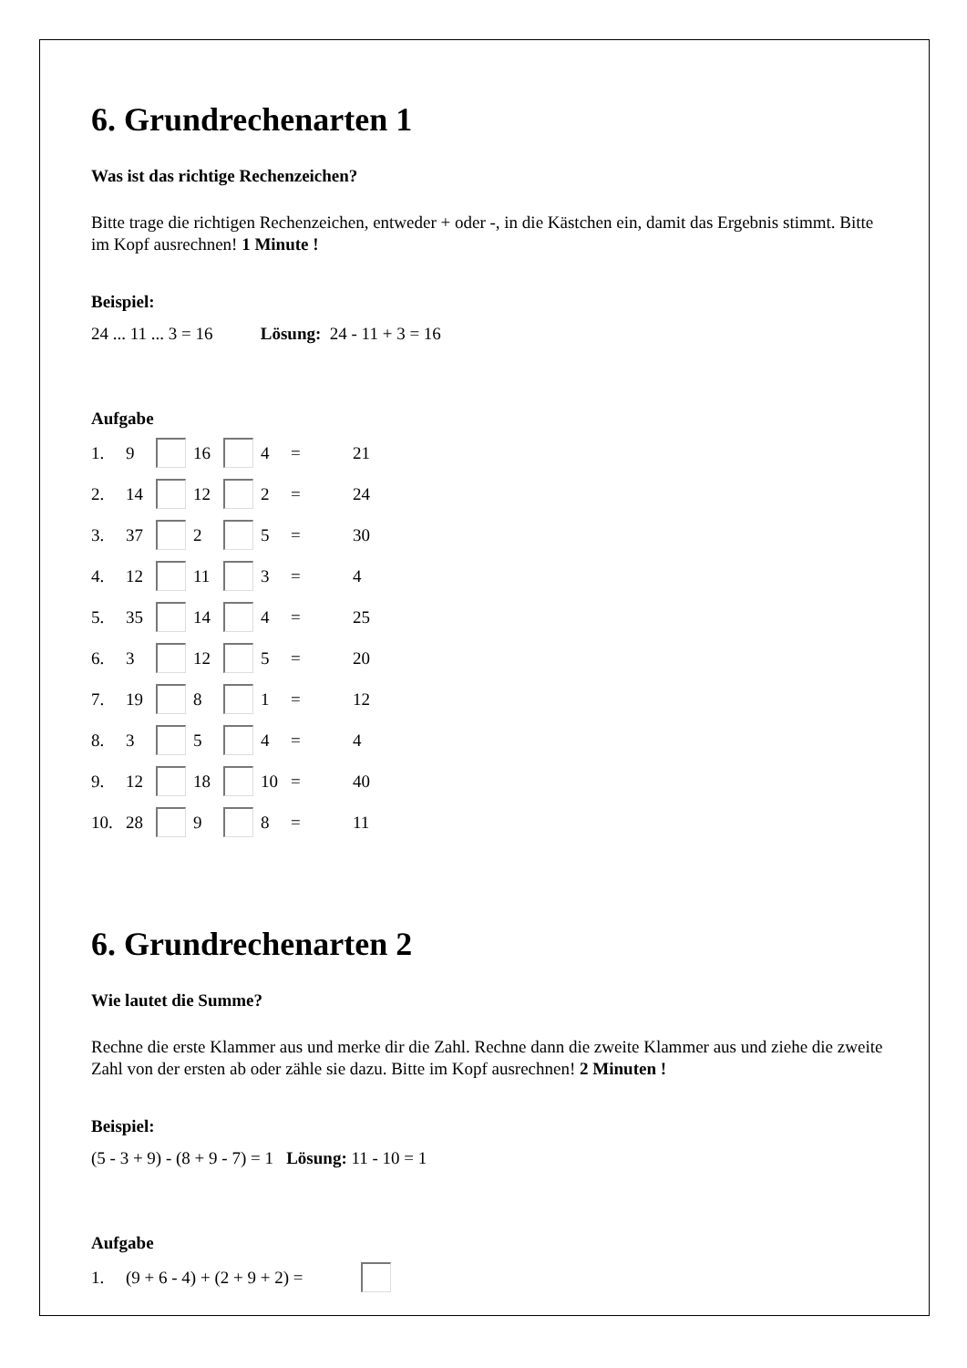6. Grundrechenarten 1
Was ist das richtige Rechenzeichen?
Bitte trage die richtigen Rechenzeichen, entweder + oder -, in die Kästchen ein, damit das Ergebnis stimmt. Bitte im Kopf ausrechnen! 1 Minute !
Beispiel:
24 ... 11 ... 3 = 16 Lösung: 24 - 11 + 3 = 16
Aufgabe
| 1. | 9 | | 16 | | 4 | = | 21 |
| 2. | 14 | | 12 | | 2 | = | 24 |
| 3. | 37 | | 2 | | 5 | = | 30 |
| 4. | 12 | | 11 | | 3 | = | 4 |
| 5. | 35 | | 14 | | 4 | = | 25 |
| 6. | 3 | | 12 | | 5 | = | 20 |
| 7. | 19 | | 8 | | 1 | = | 12 |
| 8. | 3 | | 5 | | 4 | = | 4 |
| 9. | 12 | | 18 | | 10 | = | 40 |
| 10. | 28 | | 9 | | 8 | = | 11 |
6. Grundrechenarten 2
Wie lautet die Summe?
Rechne die erste Klammer aus und merke dir die Zahl. Rechne dann die zweite Klammer aus und ziehe die zweite Zahl von der ersten ab oder zähle sie dazu. Bitte im Kopf ausrechnen! 2 Minuten !
Beispiel:
(5 - 3 + 9) - (8 + 9 - 7) = 1 Lösung: 11 - 10 = 1
Aufgabe
| 1. | (9 + 6 - 4) + (2 + 9 + 2) = | |